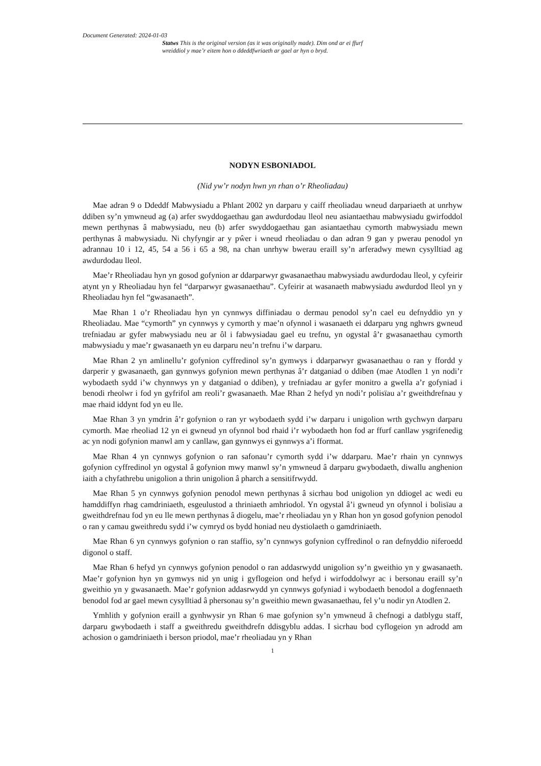Document Generated: 2024-01-03
Statws This is the original version (as it was originally made). Dim ond ar ei ffurf wreiddiol y mae’r eitem hon o ddeddfwriaeth ar gael ar hyn o bryd.
NODYN ESBONIADOL
(Nid yw’r nodyn hwn yn rhan o’r Rheoliadau)
Mae adran 9 o Ddeddf Mabwysiadu a Phlant 2002 yn darparu y caiff rheoliadau wneud darpariaeth at unrhyw ddiben sy’n ymwneud ag (a) arfer swyddogaethau gan awdurdodau lleol neu asiantaethau mabwysiadu gwirfoddol mewn perthynas â mabwysiadu, neu (b) arfer swyddogaethau gan asiantaethau cymorth mabwysiadu mewn perthynas â mabwysiadu. Ni chyfyngir ar y pŵer i wneud rheoliadau o dan adran 9 gan y pwerau penodol yn adrannau 10 i 12, 45, 54 a 56 i 65 a 98, na chan unrhyw bwerau eraill sy’n arferadwy mewn cysylltiad ag awdurdodau lleol.
Mae’r Rheoliadau hyn yn gosod gofynion ar ddarparwyr gwasanaethau mabwysiadu awdurdodau lleol, y cyfeirir atynt yn y Rheoliadau hyn fel “darparwyr gwasanaethau”. Cyfeirir at wasanaeth mabwysiadu awdurdod lleol yn y Rheoliadau hyn fel “gwasanaeth”.
Mae Rhan 1 o’r Rheoliadau hyn yn cynnwys diffiniadau o dermau penodol sy’n cael eu defnyddio yn y Rheoliadau. Mae “cymorth” yn cynnwys y cymorth y mae’n ofynnol i wasanaeth ei ddarparu yng nghwrs gwneud trefniadau ar gyfer mabwysiadu neu ar ôl i fabwysiadau gael eu trefnu, yn ogystal â’r gwasanaethau cymorth mabwysiadu y mae’r gwasanaeth yn eu darparu neu’n trefnu i’w darparu.
Mae Rhan 2 yn amlinellu’r gofynion cyffredinol sy’n gymwys i ddarparwyr gwasanaethau o ran y ffordd y darperir y gwasanaeth, gan gynnwys gofynion mewn perthynas â’r datganiad o ddiben (mae Atodlen 1 yn nodi’r wybodaeth sydd i’w chynnwys yn y datganiad o ddiben), y trefniadau ar gyfer monitro a gwella a’r gofyniad i benodi rheolwr i fod yn gyfrifol am reoli’r gwasanaeth. Mae Rhan 2 hefyd yn nodi’r polisïau a’r gweithdrefnau y mae rhaid iddynt fod yn eu lle.
Mae Rhan 3 yn ymdrin â’r gofynion o ran yr wybodaeth sydd i’w darparu i unigolion wrth gychwyn darparu cymorth. Mae rheoliad 12 yn ei gwneud yn ofynnol bod rhaid i’r wybodaeth hon fod ar ffurf canllaw ysgrifenedig ac yn nodi gofynion manwl am y canllaw, gan gynnwys ei gynnwys a’i fformat.
Mae Rhan 4 yn cynnwys gofynion o ran safonau’r cymorth sydd i’w ddarparu. Mae’r rhain yn cynnwys gofynion cyffredinol yn ogystal â gofynion mwy manwl sy’n ymwneud â darparu gwybodaeth, diwallu anghenion iaith a chyfathrebu unigolion a thrin unigolion â pharch a sensitifrwydd.
Mae Rhan 5 yn cynnwys gofynion penodol mewn perthynas â sicrhau bod unigolion yn ddiogel ac wedi eu hamddiffyn rhag camdriniaeth, esgeulustod a thriniaeth amhriodol. Yn ogystal â’i gwneud yn ofynnol i bolisïau a gweithdrefnau fod yn eu lle mewn perthynas â diogelu, mae’r rheoliadau yn y Rhan hon yn gosod gofynion penodol o ran y camau gweithredu sydd i’w cymryd os bydd honiad neu dystiolaeth o gamdriniaeth.
Mae Rhan 6 yn cynnwys gofynion o ran staffio, sy’n cynnwys gofynion cyffredinol o ran defnyddio niferoedd digonol o staff.
Mae Rhan 6 hefyd yn cynnwys gofynion penodol o ran addasrwydd unigolion sy’n gweithio yn y gwasanaeth. Mae’r gofynion hyn yn gymwys nid yn unig i gyflogeion ond hefyd i wirfoddolwyr ac i bersonau eraill sy’n gweithio yn y gwasanaeth. Mae’r gofynion addasrwydd yn cynnwys gofyniad i wybodaeth benodol a dogfennaeth benodol fod ar gael mewn cysylltiad â phersonau sy’n gweithio mewn gwasanaethau, fel y’u nodir yn Atodlen 2.
Ymhlith y gofynion eraill a gynhwysir yn Rhan 6 mae gofynion sy’n ymwneud â chefnogi a datblygu staff, darparu gwybodaeth i staff a gweithredu gweithdrefn ddisgyblu addas. I sicrhau bod cyflogeion yn adrodd am achosion o gamdriniaeth i berson priodol, mae’r rheoliadau yn y Rhan
1